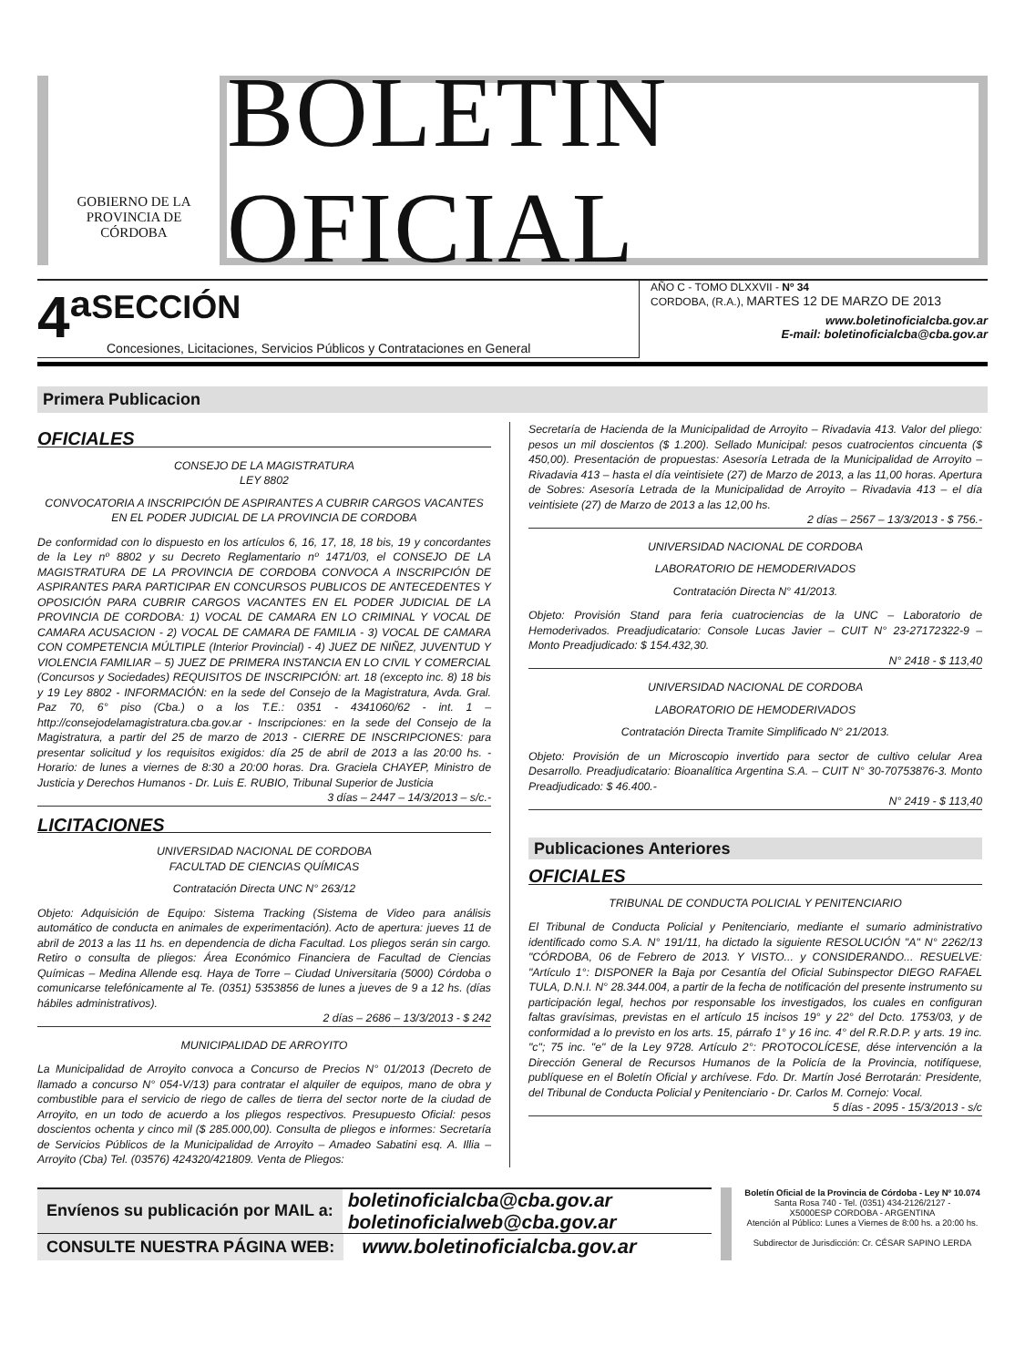GOBIERNO DE LA
PROVINCIA DE
CÓRDOBA
BOLETIN OFICIAL
4ª
SECCIÓN
Concesiones, Licitaciones, Servicios Públicos y Contrataciones en General
AÑO C - TOMO DLXXVII - Nº 34
CORDOBA, (R.A.), MARTES 12 DE MARZO DE 2013
www.boletinoficialcba.gov.ar
E-mail: boletinoficialcba@cba.gov.ar
Primera Publicacion
OFICIALES
CONSEJO DE LA MAGISTRATURA
LEY 8802
CONVOCATORIA A INSCRIPCIÓN DE ASPIRANTES A CUBRIR CARGOS VACANTES EN EL PODER JUDICIAL DE LA PROVINCIA DE CORDOBA
De conformidad con lo dispuesto en los artículos 6, 16, 17, 18, 18 bis, 19 y concordantes de la Ley nº 8802 y su Decreto Reglamentario nº 1471/03, el CONSEJO DE LA MAGISTRATURA DE LA PROVINCIA DE CORDOBA CONVOCA A INSCRIPCIÓN DE ASPIRANTES PARA PARTICIPAR EN CONCURSOS PUBLICOS DE ANTECEDENTES Y OPOSICIÓN PARA CUBRIR CARGOS VACANTES EN EL PODER JUDICIAL DE LA PROVINCIA DE CORDOBA: 1) VOCAL DE CAMARA EN LO CRIMINAL Y VOCAL DE CAMARA ACUSACION - 2) VOCAL DE CAMARA DE FAMILIA - 3) VOCAL DE CAMARA CON COMPETENCIA MÚLTIPLE (Interior Provincial) - 4) JUEZ DE NIÑEZ, JUVENTUD Y VIOLENCIA FAMILIAR – 5) JUEZ DE PRIMERA INSTANCIA EN LO CIVIL Y COMERCIAL (Concursos y Sociedades) REQUISITOS DE INSCRIPCIÓN: art. 18 (excepto inc. 8) 18 bis y 19 Ley 8802 - INFORMACIÓN: en la sede del Consejo de la Magistratura, Avda. Gral. Paz 70, 6° piso (Cba.) o a los T.E.: 0351 - 4341060/62 - int. 1 – http://consejodelamagistratura.cba.gov.ar - Inscripciones: en la sede del Consejo de la Magistratura, a partir del 25 de marzo de 2013 - CIERRE DE INSCRIPCIONES: para presentar solicitud y los requisitos exigidos: día 25 de abril de 2013 a las 20:00 hs. - Horario: de lunes a viernes de 8:30 a 20:00 horas. Dra. Graciela CHAYEP, Ministro de Justicia y Derechos Humanos - Dr. Luis E. RUBIO, Tribunal Superior de Justicia
3 días – 2447 – 14/3/2013 – s/c.-
LICITACIONES
UNIVERSIDAD NACIONAL DE CORDOBA
FACULTAD DE CIENCIAS QUÍMICAS
Contratación Directa UNC N° 263/12
Objeto: Adquisición de Equipo: Sistema Tracking (Sistema de Video para análisis automático de conducta en animales de experimentación). Acto de apertura: jueves 11 de abril de 2013 a las 11 hs. en dependencia de dicha Facultad. Los pliegos serán sin cargo. Retiro o consulta de pliegos: Área Económico Financiera de Facultad de Ciencias Químicas – Medina Allende esq. Haya de Torre – Ciudad Universitaria (5000) Córdoba o comunicarse telefónicamente al Te. (0351) 5353856 de lunes a jueves de 9 a 12 hs. (días hábiles administrativos).
2 días – 2686 – 13/3/2013 - $ 242
MUNICIPALIDAD DE ARROYITO
La Municipalidad de Arroyito convoca a Concurso de Precios N° 01/2013 (Decreto de llamado a concurso N° 054-V/13) para contratar el alquiler de equipos, mano de obra y combustible para el servicio de riego de calles de tierra del sector norte de la ciudad de Arroyito, en un todo de acuerdo a los pliegos respectivos. Presupuesto Oficial: pesos doscientos ochenta y cinco mil ($ 285.000,00). Consulta de pliegos e informes: Secretaría de Servicios Públicos de la Municipalidad de Arroyito – Amadeo Sabatini esq. A. Illia – Arroyito (Cba) Tel. (03576) 424320/421809. Venta de Pliegos:
Secretaría de Hacienda de la Municipalidad de Arroyito – Rivadavia 413. Valor del pliego: pesos un mil doscientos ($ 1.200). Sellado Municipal: pesos cuatrocientos cincuenta ($ 450,00). Presentación de propuestas: Asesoría Letrada de la Municipalidad de Arroyito – Rivadavia 413 – hasta el día veintisiete (27) de Marzo de 2013, a las 11,00 horas. Apertura de Sobres: Asesoría Letrada de la Municipalidad de Arroyito – Rivadavia 413 – el día veintisiete (27) de Marzo de 2013 a las 12,00 hs.
2 días – 2567 – 13/3/2013 - $ 756.-
UNIVERSIDAD NACIONAL DE CORDOBA
LABORATORIO DE HEMODERIVADOS
Contratación Directa N° 41/2013.
Objeto: Provisión Stand para feria cuatrociencias de la UNC – Laboratorio de Hemoderivados. Preadjudicatario: Console Lucas Javier – CUIT N° 23-27172322-9 – Monto Preadjudicado: $ 154.432,30.
N° 2418 - $ 113,40
UNIVERSIDAD NACIONAL DE CORDOBA
LABORATORIO DE HEMODERIVADOS
Contratación Directa Tramite Simplificado N° 21/2013.
Objeto: Provisión de un Microscopio invertido para sector de cultivo celular Area Desarrollo. Preadjudicatario: Bioanalítica Argentina S.A. – CUIT N° 30-70753876-3. Monto Preadjudicado: $ 46.400.-
N° 2419 - $ 113,40
Publicaciones Anteriores
OFICIALES
TRIBUNAL DE CONDUCTA POLICIAL Y PENITENCIARIO
El Tribunal de Conducta Policial y Penitenciario, mediante el sumario administrativo identificado como S.A. N° 191/11, ha dictado la siguiente RESOLUCIÓN "A" N° 2262/13 "CÓRDOBA, 06 de Febrero de 2013. Y VISTO... y CONSIDERANDO... RESUELVE: "Artículo 1°: DISPONER la Baja por Cesantía del Oficial Subinspector DIEGO RAFAEL TULA, D.N.I. N° 28.344.004, a partir de la fecha de notificación del presente instrumento su participación legal, hechos por responsable los investigados, los cuales en configuran faltas gravísimas, previstas en el artículo 15 incisos 19° y 22° del Dcto. 1753/03, y de conformidad a lo previsto en los arts. 15, párrafo 1° y 16 inc. 4° del R.R.D.P. y arts. 19 inc. "c"; 75 inc. "e" de la Ley 9728. Artículo 2°: PROTOCOLÍCESE, dése intervención a la Dirección General de Recursos Humanos de la Policía de la Provincia, notifíquese, publíquese en el Boletín Oficial y archívese. Fdo. Dr. Martín José Berrotarán: Presidente, del Tribunal de Conducta Policial y Penitenciario - Dr. Carlos M. Cornejo: Vocal.
5 días - 2095 - 15/3/2013 - s/c
Envíenos su publicación por MAIL a: boletinoficialcba@cba.gov.ar
boletinoficialweb@cba.gov.ar
CONSULTE NUESTRA PÁGINA WEB: www.boletinoficialcba.gov.ar
Boletín Oficial de la Provincia de Córdoba - Ley Nº 10.074
Santa Rosa 740 - Tel. (0351) 434-2126/2127 -
X5000ESP CORDOBA - ARGENTINA
Atención al Público: Lunes a Viernes de 8:00 hs. a 20:00 hs.
Subdirector de Jurisdicción: Cr. CÉSAR SAPINO LERDA